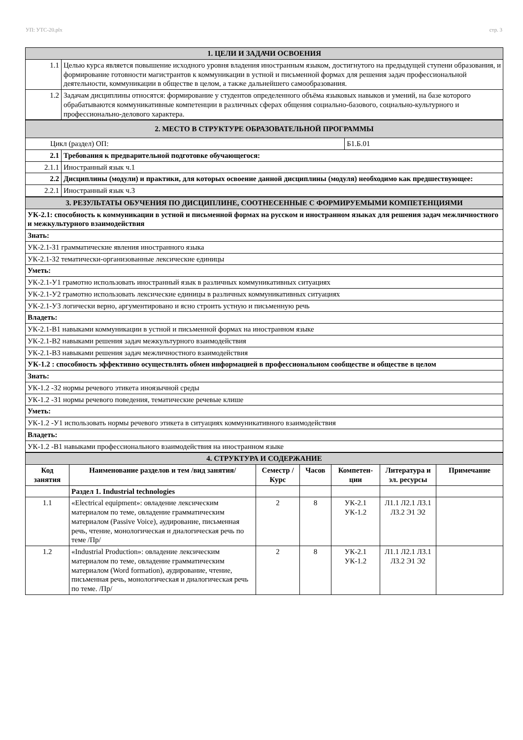УП: УТС-20.plx стр. 3
| 1. ЦЕЛИ И ЗАДАЧИ ОСВОЕНИЯ | |
| 1.1 | Целью курса является повышение исходного уровня владения иностранным языком, достигнутого на предыдущей ступени образования, и формирование готовности магистрантов к коммуникации в устной и письменной формах для решения задач профессиональной деятельности, коммуникации в обществе в целом, а также дальнейшего самообразования. |
| 1.2 | Задачам дисциплины относятся: формирование у студентов определенного объёма языковых навыков и умений, на базе которого обрабатываются коммуникативные компетенции в различных сферах общения социально-базового, социально-культурного и профессионально-делового характера. |
| 2. МЕСТО В СТРУКТУРЕ ОБРАЗОВАТЕЛЬНОЙ ПРОГРАММЫ | | |
| Цикл (раздел) ОП: | | Б1.Б.01 |
| 2.1 | Требования к предварительной подготовке обучающегося: | |
| 2.1.1 | Иностранный язык ч.1 | |
| 2.2 | Дисциплины (модули) и практики, для которых освоение данной дисциплины (модуля) необходимо как предшествующее: | |
| 2.2.1 | Иностранный язык ч.3 | |
| 3. РЕЗУЛЬТАТЫ ОБУЧЕНИЯ ПО ДИСЦИПЛИНЕ, СООТНЕСЕННЫЕ С ФОРМИРУЕМЫМИ КОМПЕТЕНЦИЯМИ |
| УК-2.1: способность к коммуникации в устной и письменной формах на русском и иностранном языках для решения задач межличностного и межкультурного взаимодействия |
| Знать: |
| УК-2.1-З1 грамматические явления иностранного языка |
| УК-2.1-З2 тематически-организованные лексические единицы |
| Уметь: |
| УК-2.1-У1 грамотно использовать иностранный язык в различных коммуникативных ситуациях |
| УК-2.1-У2 грамотно использовать лексические единицы в различных коммуникативных ситуациях |
| УК-2.1-У3 логически верно, аргументировано и ясно строить устную и письменную речь |
| Владеть: |
| УК-2.1-В1 навыками коммуникации в устной и письменной формах на иностранном языке |
| УК-2.1-В2 навыками решения задач межкультурного взаимодействия |
| УК-2.1-В3 навыками решения задач межличностного взаимодействия |
| УК-1.2 : способность эффективно осуществлять обмен информацией в профессиональном сообществе и обществе в целом |
| Знать: |
| УК-1.2 -З2 нормы речевого этикета иноязычной среды |
| УК-1.2 -З1 нормы речевого поведения, тематические речевые клише |
| Уметь: |
| УК-1.2 -У1 использовать нормы речевого этикета в ситуациях коммуникативного взаимодействия |
| Владеть: |
| УК-1.2 -В1 навыками профессионального взаимодействия на иностранном языке |
| 4. СТРУКТУРА И СОДЕРЖАНИЕ | | | | | | |
| Код занятия | Наименование разделов и тем /вид занятия/ | Семестр / Курс | Часов | Компетен-ции | Литература и эл. ресурсы | Примечание |
| | Раздел 1. Industrial technologies | | | | | |
| 1.1 | «Electrical equipment»: овладение лексическим материалом по теме, овладение грамматическим материалом (Passive Voice), аудирование, письменная речь, чтение, монологическая и диалогическая речь по теме /Пр/ | 2 | 8 | УК-2.1 УК-1.2 | Л1.1 Л2.1 Л3.1 Л3.2 Э1 Э2 | |
| 1.2 | «Industrial Production»: овладение лексическим материалом по теме, овладение грамматическим материалом (Word formation), аудирование, чтение, письменная речь, монологическая и диалогическая речь по теме. /Пр/ | 2 | 8 | УК-2.1 УК-1.2 | Л1.1 Л2.1 Л3.1 Л3.2 Э1 Э2 | |